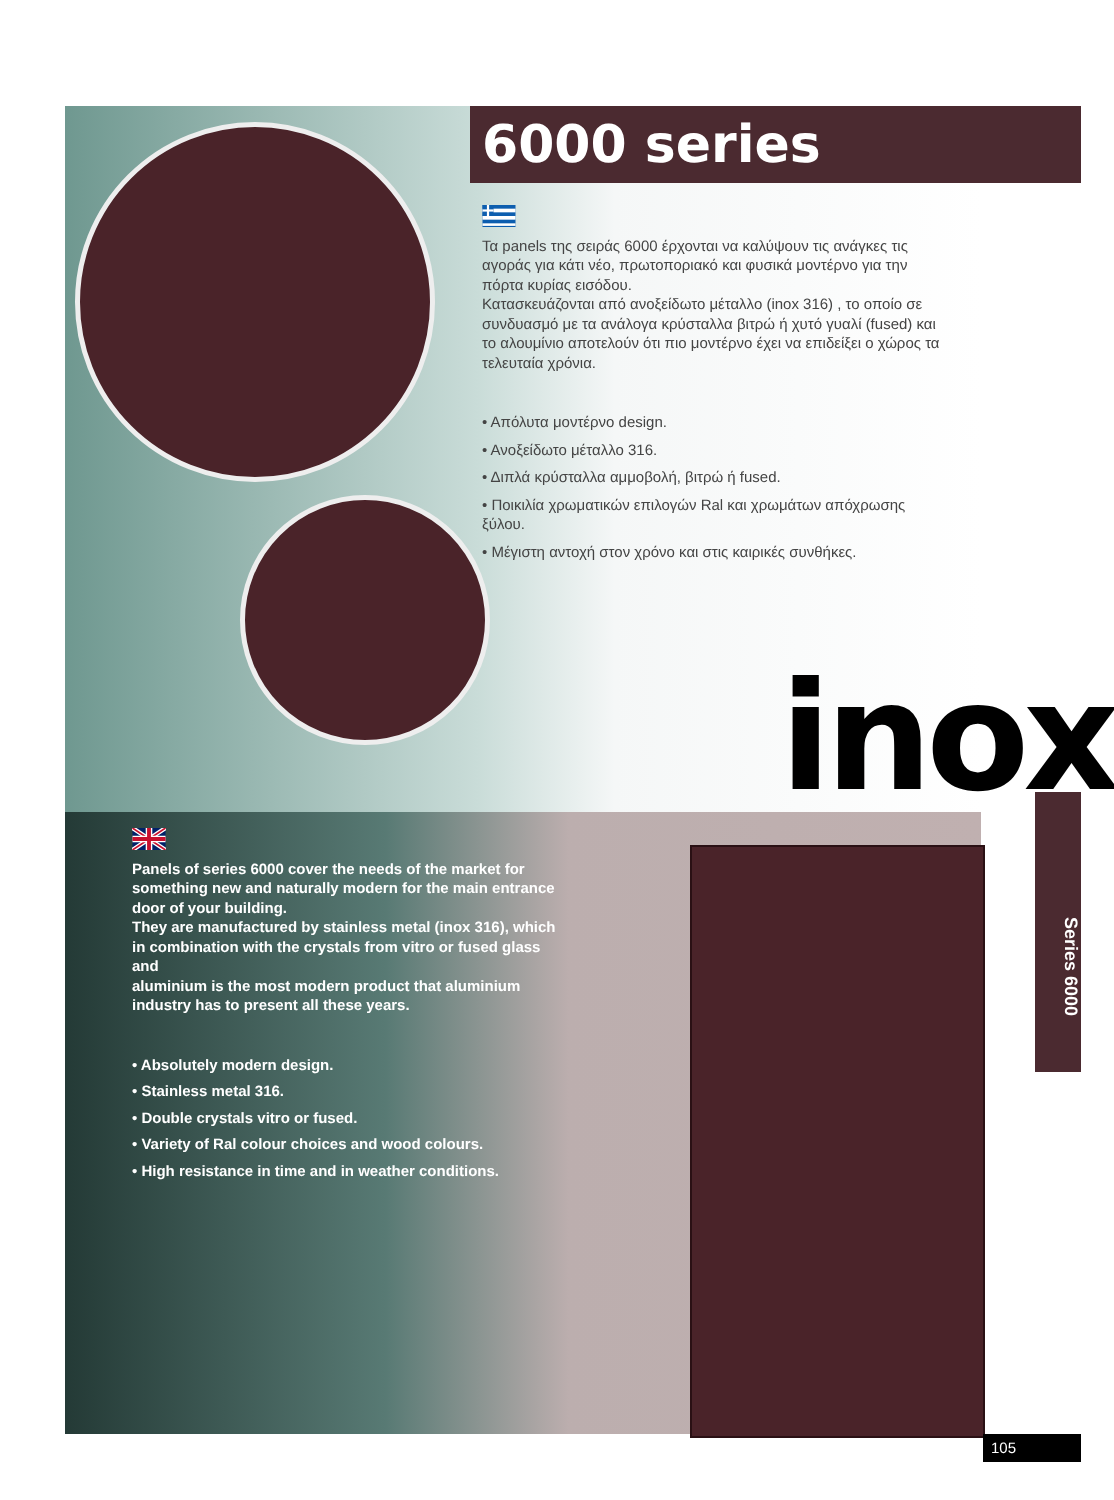6000 series
Τα panels της σειράς 6000 έρχονται να καλύψουν τις ανάγκες τις αγοράς για κάτι νέο, πρωτοποριακό και φυσικά μοντέρνο για την πόρτα κυρίας εισόδου.
Κατασκευάζονται από ανοξείδωτο μέταλλο (inox 316) , το οποίο σε συνδυασμό με τα ανάλογα κρύσταλλα βιτρώ ή χυτό γυαλί (fused) και το αλουμίνιο αποτελούν ότι πιο μοντέρνο έχει να επιδείξει ο χώρος τα τελευταία χρόνια.
• Απόλυτα μοντέρνο design.
• Ανοξείδωτο μέταλλο 316.
• Διπλά κρύσταλλα αμμοβολή, βιτρώ ή fused.
• Ποικιλία χρωματικών επιλογών Ral και χρωμάτων απόχρωσης ξύλου.
• Μέγιστη αντοχή στον χρόνο και στις καιρικές συνθήκες.
inox
Panels of series 6000 cover the needs of the market for something new and naturally modern for the main entrance door of your building.
They are manufactured by stainless metal (inox 316), which in combination with the crystals from vitro or fused glass and
aluminium is the most modern product that aluminium industry has to present all these years.
• Absolutely modern design.
• Stainless metal 316.
• Double crystals vitro or fused.
• Variety of Ral colour choices and wood colours.
• High resistance in time and in weather conditions.
Series 6000
105